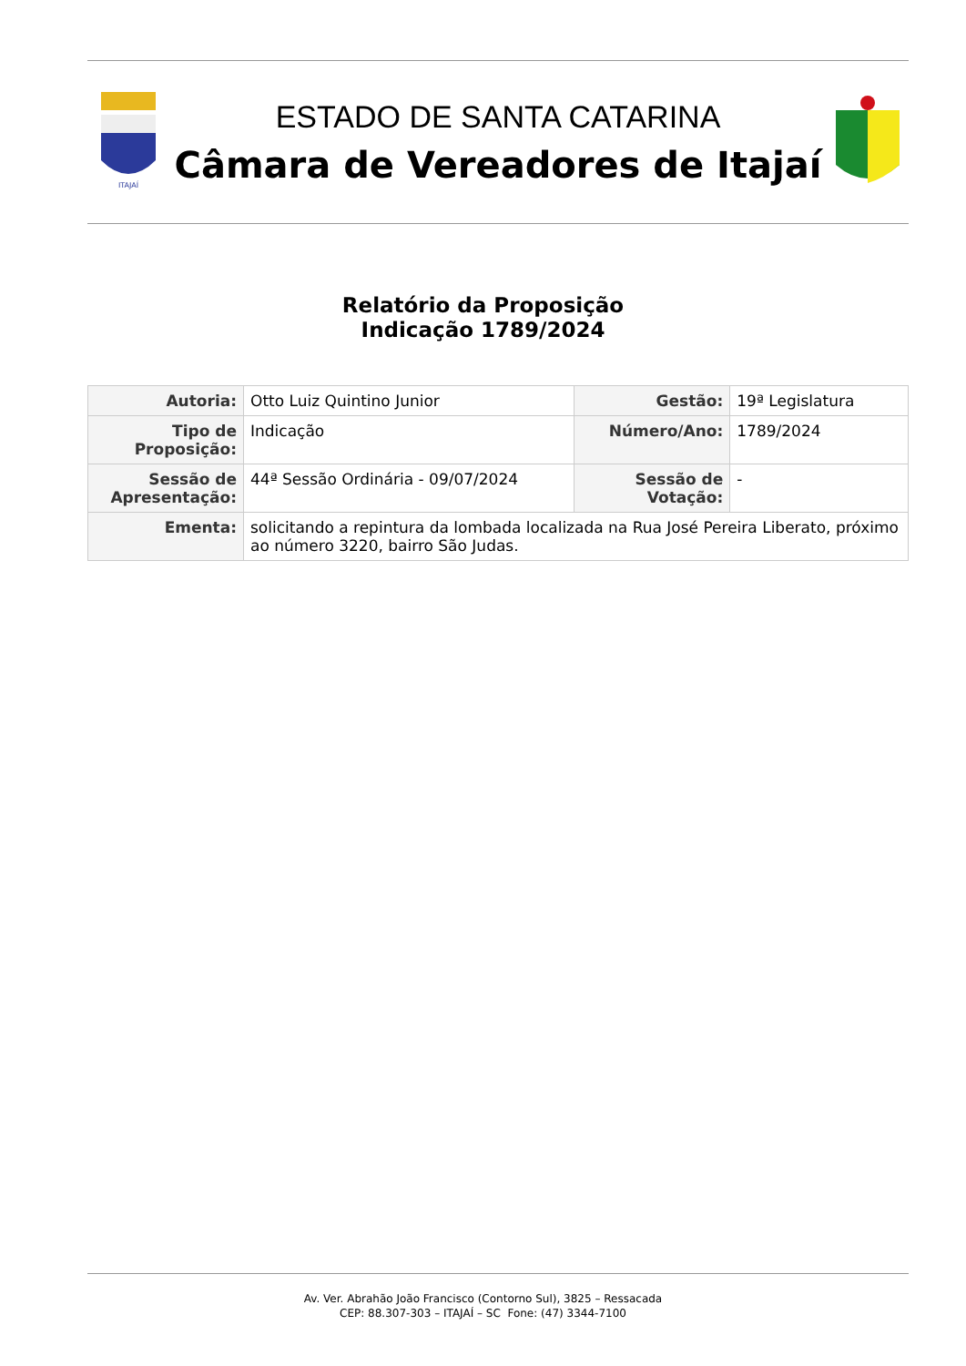ITAJAÍ
ESTADO DE SANTA CATARINA
Câmara de Vereadores de Itajaí
Relatório da Proposição
Indicação 1789/2024
| Autoria: | Otto Luiz Quintino Junior | Gestão: | 19ª Legislatura |
| Tipo de Proposição: | Indicação | Número/Ano: | 1789/2024 |
| Sessão de Apresentação: | 44ª Sessão Ordinária - 09/07/2024 | Sessão de Votação: | - |
| Ementa: | solicitando a repintura da lombada localizada na Rua José Pereira Liberato, próximo ao número 3220, bairro São Judas. | | |
Av. Ver. Abrahão João Francisco (Contorno Sul), 3825 – Ressacada
CEP: 88.307-303 – ITAJAÍ – SC Fone: (47) 3344-7100